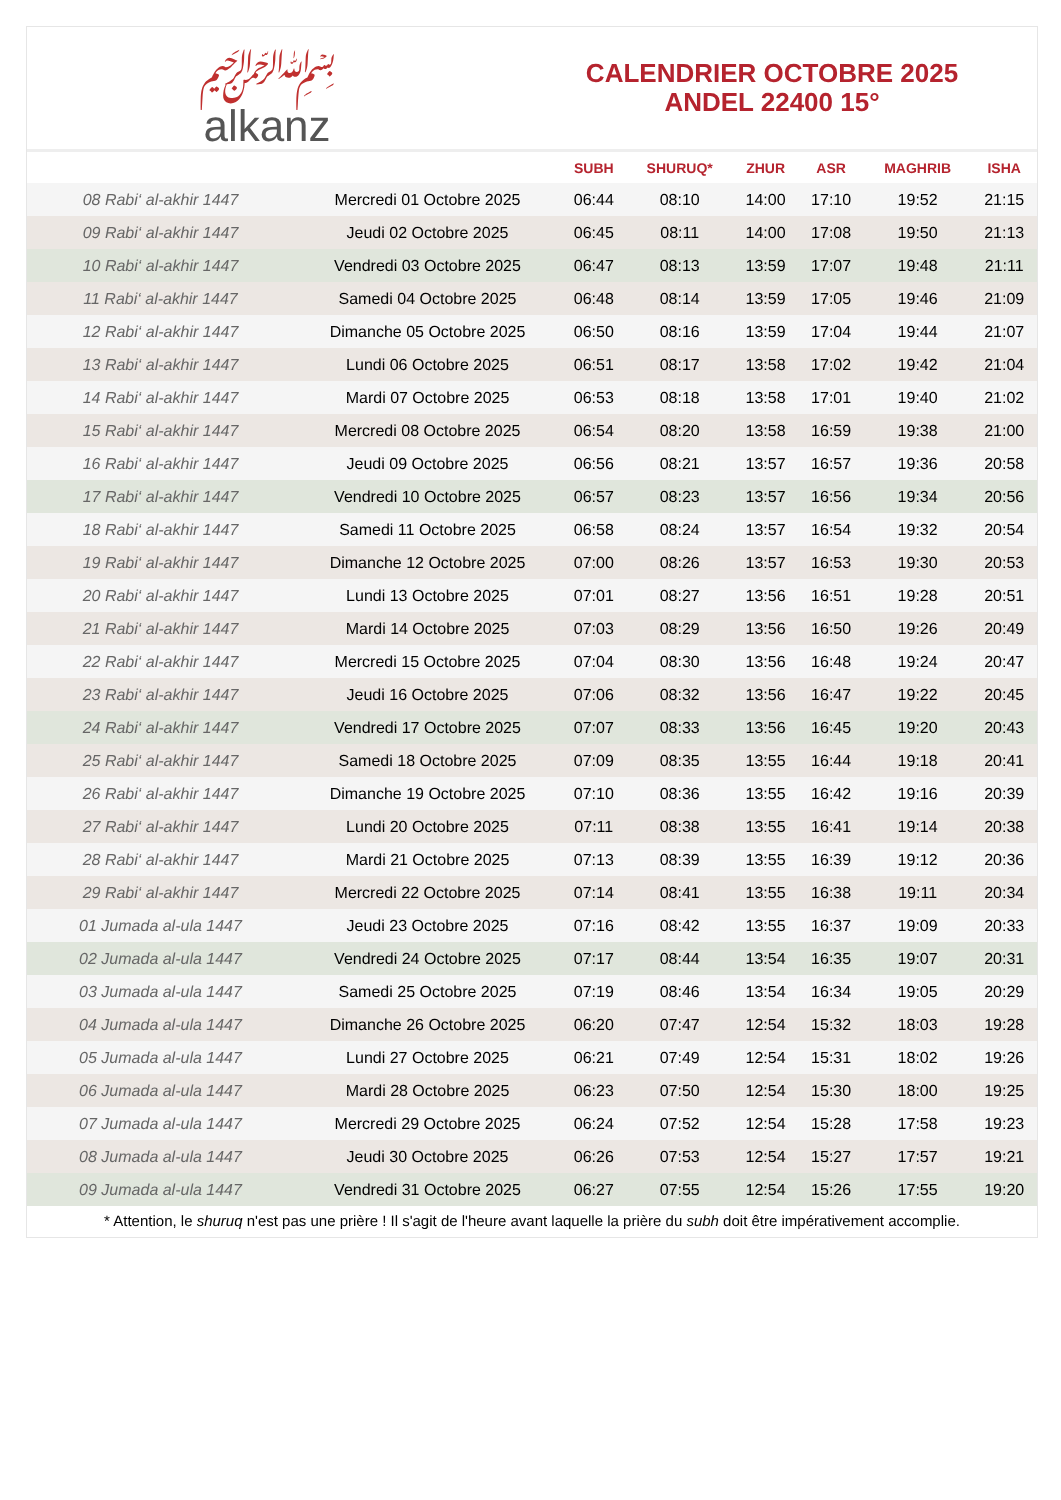﷽
alkanz
CALENDRIER OCTOBRE 2025
ANDEL 22400 15°
| | | SUBH | SHURUQ* | ZHUR | ASR | MAGHRIB | ISHA |
| --- | --- | --- | --- | --- | --- | --- | --- |
| 08 Rabi‘ al-akhir 1447 | Mercredi 01 Octobre 2025 | 06:44 | 08:10 | 14:00 | 17:10 | 19:52 | 21:15 |
| 09 Rabi‘ al-akhir 1447 | Jeudi 02 Octobre 2025 | 06:45 | 08:11 | 14:00 | 17:08 | 19:50 | 21:13 |
| 10 Rabi‘ al-akhir 1447 | Vendredi 03 Octobre 2025 | 06:47 | 08:13 | 13:59 | 17:07 | 19:48 | 21:11 |
| 11 Rabi‘ al-akhir 1447 | Samedi 04 Octobre 2025 | 06:48 | 08:14 | 13:59 | 17:05 | 19:46 | 21:09 |
| 12 Rabi‘ al-akhir 1447 | Dimanche 05 Octobre 2025 | 06:50 | 08:16 | 13:59 | 17:04 | 19:44 | 21:07 |
| 13 Rabi‘ al-akhir 1447 | Lundi 06 Octobre 2025 | 06:51 | 08:17 | 13:58 | 17:02 | 19:42 | 21:04 |
| 14 Rabi‘ al-akhir 1447 | Mardi 07 Octobre 2025 | 06:53 | 08:18 | 13:58 | 17:01 | 19:40 | 21:02 |
| 15 Rabi‘ al-akhir 1447 | Mercredi 08 Octobre 2025 | 06:54 | 08:20 | 13:58 | 16:59 | 19:38 | 21:00 |
| 16 Rabi‘ al-akhir 1447 | Jeudi 09 Octobre 2025 | 06:56 | 08:21 | 13:57 | 16:57 | 19:36 | 20:58 |
| 17 Rabi‘ al-akhir 1447 | Vendredi 10 Octobre 2025 | 06:57 | 08:23 | 13:57 | 16:56 | 19:34 | 20:56 |
| 18 Rabi‘ al-akhir 1447 | Samedi 11 Octobre 2025 | 06:58 | 08:24 | 13:57 | 16:54 | 19:32 | 20:54 |
| 19 Rabi‘ al-akhir 1447 | Dimanche 12 Octobre 2025 | 07:00 | 08:26 | 13:57 | 16:53 | 19:30 | 20:53 |
| 20 Rabi‘ al-akhir 1447 | Lundi 13 Octobre 2025 | 07:01 | 08:27 | 13:56 | 16:51 | 19:28 | 20:51 |
| 21 Rabi‘ al-akhir 1447 | Mardi 14 Octobre 2025 | 07:03 | 08:29 | 13:56 | 16:50 | 19:26 | 20:49 |
| 22 Rabi‘ al-akhir 1447 | Mercredi 15 Octobre 2025 | 07:04 | 08:30 | 13:56 | 16:48 | 19:24 | 20:47 |
| 23 Rabi‘ al-akhir 1447 | Jeudi 16 Octobre 2025 | 07:06 | 08:32 | 13:56 | 16:47 | 19:22 | 20:45 |
| 24 Rabi‘ al-akhir 1447 | Vendredi 17 Octobre 2025 | 07:07 | 08:33 | 13:56 | 16:45 | 19:20 | 20:43 |
| 25 Rabi‘ al-akhir 1447 | Samedi 18 Octobre 2025 | 07:09 | 08:35 | 13:55 | 16:44 | 19:18 | 20:41 |
| 26 Rabi‘ al-akhir 1447 | Dimanche 19 Octobre 2025 | 07:10 | 08:36 | 13:55 | 16:42 | 19:16 | 20:39 |
| 27 Rabi‘ al-akhir 1447 | Lundi 20 Octobre 2025 | 07:11 | 08:38 | 13:55 | 16:41 | 19:14 | 20:38 |
| 28 Rabi‘ al-akhir 1447 | Mardi 21 Octobre 2025 | 07:13 | 08:39 | 13:55 | 16:39 | 19:12 | 20:36 |
| 29 Rabi‘ al-akhir 1447 | Mercredi 22 Octobre 2025 | 07:14 | 08:41 | 13:55 | 16:38 | 19:11 | 20:34 |
| 01 Jumada al-ula 1447 | Jeudi 23 Octobre 2025 | 07:16 | 08:42 | 13:55 | 16:37 | 19:09 | 20:33 |
| 02 Jumada al-ula 1447 | Vendredi 24 Octobre 2025 | 07:17 | 08:44 | 13:54 | 16:35 | 19:07 | 20:31 |
| 03 Jumada al-ula 1447 | Samedi 25 Octobre 2025 | 07:19 | 08:46 | 13:54 | 16:34 | 19:05 | 20:29 |
| 04 Jumada al-ula 1447 | Dimanche 26 Octobre 2025 | 06:20 | 07:47 | 12:54 | 15:32 | 18:03 | 19:28 |
| 05 Jumada al-ula 1447 | Lundi 27 Octobre 2025 | 06:21 | 07:49 | 12:54 | 15:31 | 18:02 | 19:26 |
| 06 Jumada al-ula 1447 | Mardi 28 Octobre 2025 | 06:23 | 07:50 | 12:54 | 15:30 | 18:00 | 19:25 |
| 07 Jumada al-ula 1447 | Mercredi 29 Octobre 2025 | 06:24 | 07:52 | 12:54 | 15:28 | 17:58 | 19:23 |
| 08 Jumada al-ula 1447 | Jeudi 30 Octobre 2025 | 06:26 | 07:53 | 12:54 | 15:27 | 17:57 | 19:21 |
| 09 Jumada al-ula 1447 | Vendredi 31 Octobre 2025 | 06:27 | 07:55 | 12:54 | 15:26 | 17:55 | 19:20 |
* Attention, le shuruq n'est pas une prière ! Il s'agit de l'heure avant laquelle la prière du subh doit être impérativement accomplie.